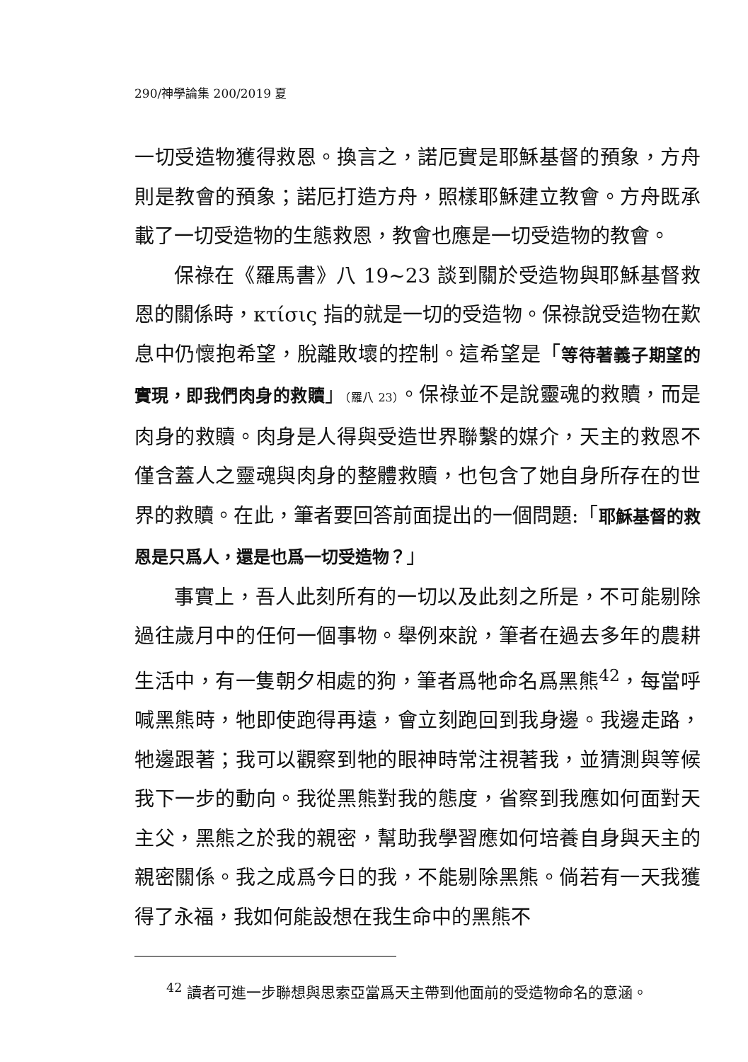290/神學論集 200/2019 夏
一切受造物獲得救恩。換言之，諾厄實是耶穌基督的預象，方舟則是教會的預象；諾厄打造方舟，照樣耶穌建立教會。方舟既承載了一切受造物的生態救恩，教會也應是一切受造物的教會。
保祿在《羅馬書》八 19~23 談到關於受造物與耶穌基督救恩的關係時，κτίσις 指的就是一切的受造物。保祿說受造物在歎息中仍懷抱希望，脫離敗壞的控制。這希望是「等待著義子期望的實現，即我們肉身的救贖」（羅八 23）。保祿並不是說靈魂的救贖，而是肉身的救贖。肉身是人得與受造世界聯繫的媒介，天主的救恩不僅含蓋人之靈魂與肉身的整體救贖，也包含了她自身所存在的世界的救贖。在此，筆者要回答前面提出的一個問題:「耶穌基督的救恩是只爲人，還是也爲一切受造物？」
事實上，吾人此刻所有的一切以及此刻之所是，不可能剔除過往歲月中的任何一個事物。舉例來說，筆者在過去多年的農耕生活中，有一隻朝夕相處的狗，筆者爲牠命名爲黑熊<sup>42</sup>，每當呼喊黑熊時，牠即使跑得再遠，會立刻跑回到我身邊。我邊走路，牠邊跟著；我可以觀察到牠的眼神時常注視著我，並猜測與等候我下一步的動向。我從黑熊對我的態度，省察到我應如何面對天主父，黑熊之於我的親密，幫助我學習應如何培養自身與天主的親密關係。我之成爲今日的我，不能剔除黑熊。倘若有一天我獲得了永福，我如何能設想在我生命中的黑熊不
<sup>42</sup> 讀者可進一步聯想與思索亞當爲天主帶到他面前的受造物命名的意涵。